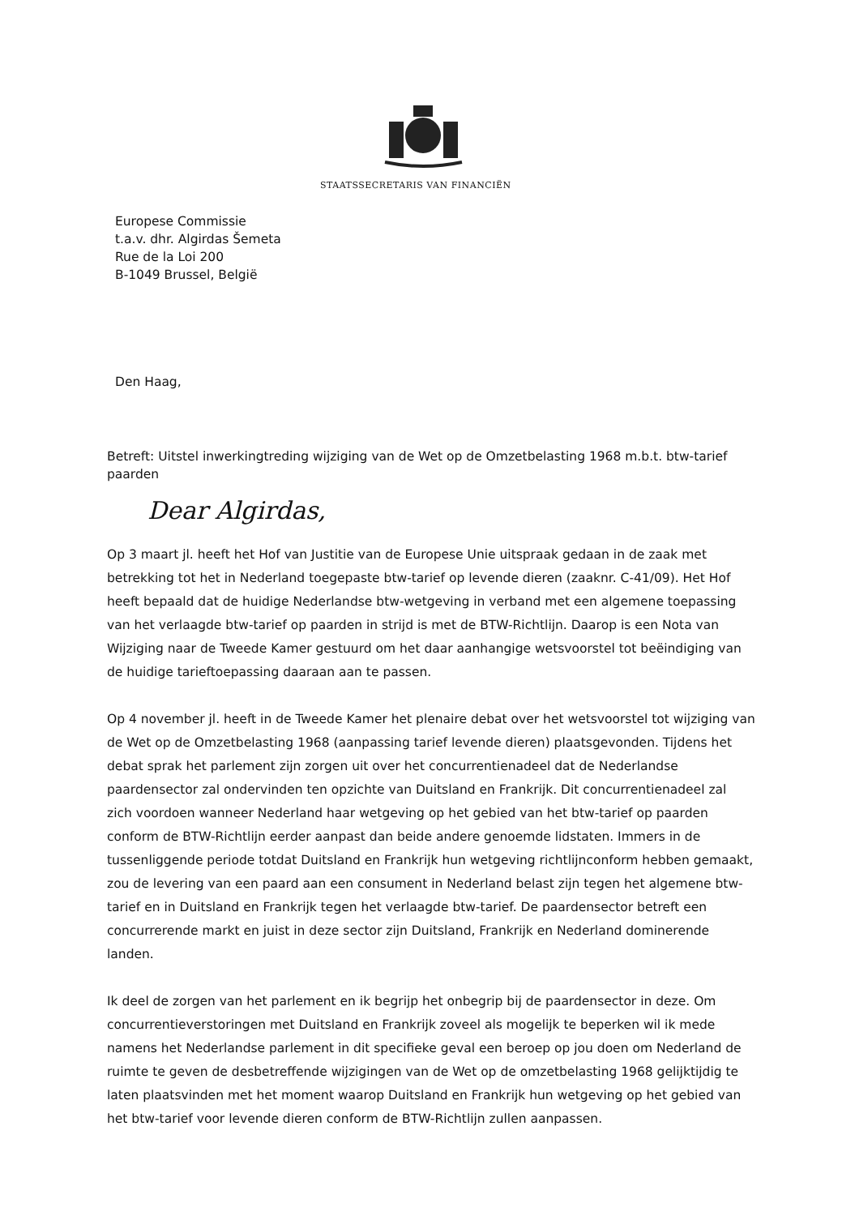STAATSSECRETARIS VAN FINANCIËN
Europese Commissie
t.a.v. dhr. Algirdas Šemeta
Rue de la Loi 200
B-1049 Brussel, België
Den Haag,
Betreft: Uitstel inwerkingtreding wijziging van de Wet op de Omzetbelasting 1968 m.b.t. btw-tarief paarden
Dear Algirdas,
Op 3 maart jl. heeft het Hof van Justitie van de Europese Unie uitspraak gedaan in de zaak met betrekking tot het in Nederland toegepaste btw-tarief op levende dieren (zaaknr. C-41/09). Het Hof heeft bepaald dat de huidige Nederlandse btw-wetgeving in verband met een algemene toepassing van het verlaagde btw-tarief op paarden in strijd is met de BTW-Richtlijn. Daarop is een Nota van Wijziging naar de Tweede Kamer gestuurd om het daar aanhangige wetsvoorstel tot beëindiging van de huidige tarieftoepassing daaraan aan te passen.
Op 4 november jl. heeft in de Tweede Kamer het plenaire debat over het wetsvoorstel tot wijziging van de Wet op de Omzetbelasting 1968 (aanpassing tarief levende dieren) plaatsgevonden. Tijdens het debat sprak het parlement zijn zorgen uit over het concurrentienadeel dat de Nederlandse paardensector zal ondervinden ten opzichte van Duitsland en Frankrijk. Dit concurrentienadeel zal zich voordoen wanneer Nederland haar wetgeving op het gebied van het btw-tarief op paarden conform de BTW-Richtlijn eerder aanpast dan beide andere genoemde lidstaten. Immers in de tussenliggende periode totdat Duitsland en Frankrijk hun wetgeving richtlijnconform hebben gemaakt, zou de levering van een paard aan een consument in Nederland belast zijn tegen het algemene btw-tarief en in Duitsland en Frankrijk tegen het verlaagde btw-tarief. De paardensector betreft een concurrerende markt en juist in deze sector zijn Duitsland, Frankrijk en Nederland dominerende landen.
Ik deel de zorgen van het parlement en ik begrijp het onbegrip bij de paardensector in deze. Om concurrentieverstoringen met Duitsland en Frankrijk zoveel als mogelijk te beperken wil ik mede namens het Nederlandse parlement in dit specifieke geval een beroep op jou doen om Nederland de ruimte te geven de desbetreffende wijzigingen van de Wet op de omzetbelasting 1968 gelijktijdig te laten plaatsvinden met het moment waarop Duitsland en Frankrijk hun wetgeving op het gebied van het btw-tarief voor levende dieren conform de BTW-Richtlijn zullen aanpassen.